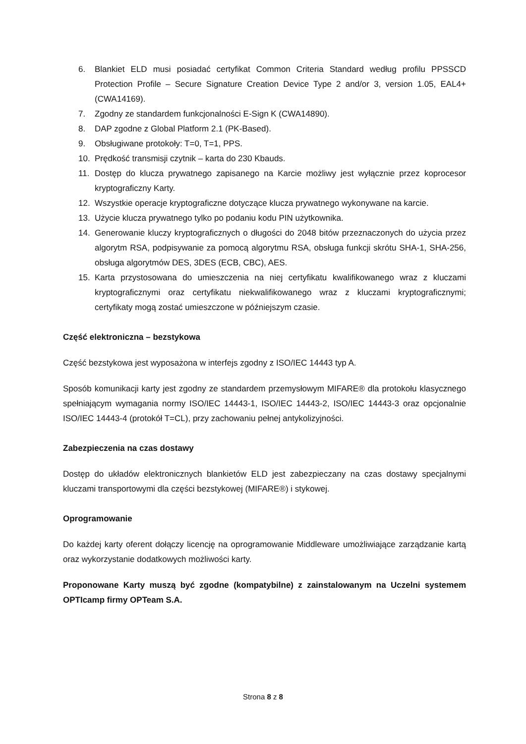6. Blankiet ELD musi posiadać certyfikat Common Criteria Standard według profilu PPSSCD Protection Profile – Secure Signature Creation Device Type 2 and/or 3, version 1.05, EAL4+ (CWA14169).
7. Zgodny ze standardem funkcjonalności E-Sign K (CWA14890).
8. DAP zgodne z Global Platform 2.1 (PK-Based).
9. Obsługiwane protokoły: T=0, T=1, PPS.
10. Prędkość transmisji czytnik – karta do 230 Kbauds.
11. Dostęp do klucza prywatnego zapisanego na Karcie możliwy jest wyłącznie przez koprocesor kryptograficzny Karty.
12. Wszystkie operacje kryptograficzne dotyczące klucza prywatnego wykonywane na karcie.
13. Użycie klucza prywatnego tylko po podaniu kodu PIN użytkownika.
14. Generowanie kluczy kryptograficznych o długości do 2048 bitów przeznaczonych do użycia przez algorytm RSA, podpisywanie za pomocą algorytmu RSA, obsługa funkcji skrótu SHA-1, SHA-256, obsługa algorytmów DES, 3DES (ECB, CBC), AES.
15. Karta przystosowana do umieszczenia na niej certyfikatu kwalifikowanego wraz z kluczami kryptograficznymi oraz certyfikatu niekwalifikowanego wraz z kluczami kryptograficznymi; certyfikaty mogą zostać umieszczone w późniejszym czasie.
Część elektroniczna – bezstykowa
Część bezstykowa jest wyposażona w interfejs zgodny z ISO/IEC 14443 typ A.
Sposób komunikacji karty jest zgodny ze standardem przemysłowym MIFARE® dla protokołu klasycznego spełniającym wymagania normy ISO/IEC 14443-1, ISO/IEC 14443-2, ISO/IEC 14443-3 oraz opcjonalnie ISO/IEC 14443-4 (protokół T=CL), przy zachowaniu pełnej antykolizyjności.
Zabezpieczenia na czas dostawy
Dostęp do układów elektronicznych blankietów ELD jest zabezpieczany na czas dostawy specjalnymi kluczami transportowymi dla części bezstykowej (MIFARE®) i stykowej.
Oprogramowanie
Do każdej karty oferent dołączy licencję na oprogramowanie Middleware umożliwiające zarządzanie kartą oraz wykorzystanie dodatkowych możliwości karty.
Proponowane Karty muszą być zgodne (kompatybilne) z zainstalowanym na Uczelni systemem OPTIcamp firmy OPTeam S.A.
Strona 8 z 8